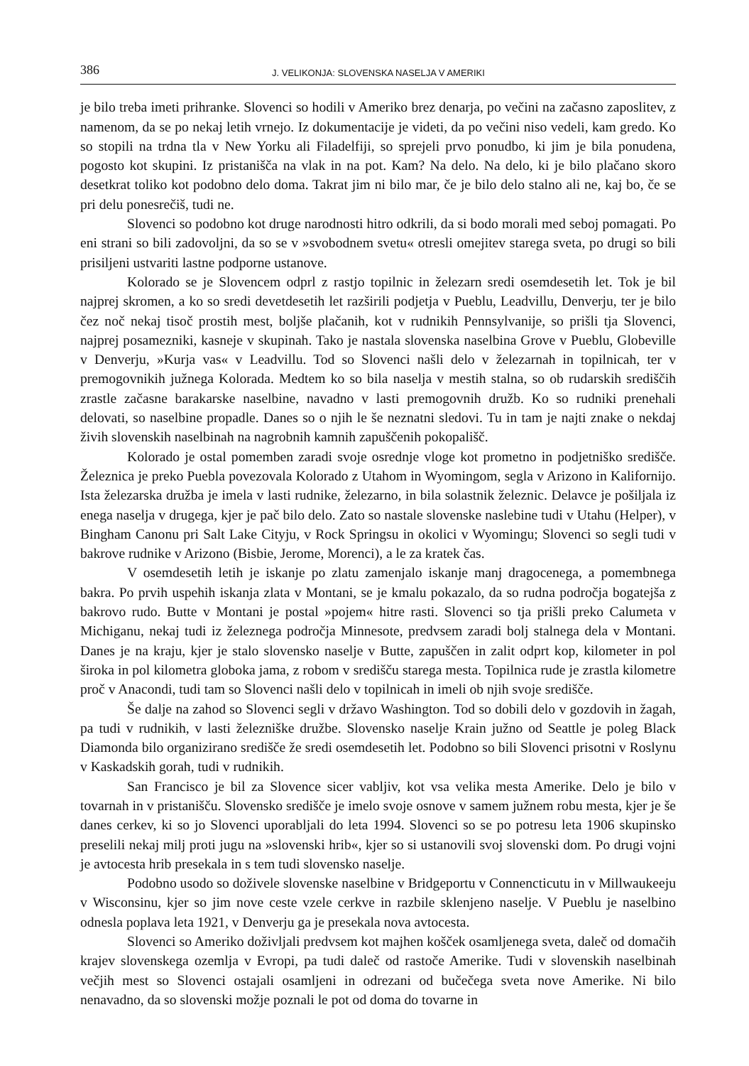386 J. VELIKONJA: SLOVENSKA NASELJA V AMERIKI
je bilo treba imeti prihranke. Slovenci so hodili v Ameriko brez denarja, po večini na začasno zaposlitev, z namenom, da se po nekaj letih vrnejo. Iz dokumentacije je videti, da po večini niso vedeli, kam gredo. Ko so stopili na trdna tla v New Yorku ali Filadelfiji, so sprejeli prvo ponudbo, ki jim je bila ponudena, pogosto kot skupini. Iz pristanišča na vlak in na pot. Kam? Na delo. Na delo, ki je bilo plačano skoro desetkrat toliko kot podobno delo doma. Takrat jim ni bilo mar, če je bilo delo stalno ali ne, kaj bo, če se pri delu ponesrečiš, tudi ne.
Slovenci so podobno kot druge narodnosti hitro odkrili, da si bodo morali med seboj pomagati. Po eni strani so bili zadovoljni, da so se v »svobodnem svetu« otresli omejitev starega sveta, po drugi so bili prisiljeni ustvariti lastne podporne ustanove.
Kolorado se je Slovencem odprl z rastjo topilnic in železarn sredi osemdesetih let. Tok je bil najprej skromen, a ko so sredi devetdesetih let razširili podjetja v Pueblu, Leadvillu, Denverju, ter je bilo čez noč nekaj tisoč prostih mest, boljše plačanih, kot v rudnikih Pennsylvanije, so prišli tja Slovenci, najprej posamezniki, kasneje v skupinah. Tako je nastala slovenska naselbina Grove v Pueblu, Globeville v Denverju, »Kurja vas« v Leadvillu. Tod so Slovenci našli delo v železarnah in topilnicah, ter v premogovnikih južnega Kolorada. Medtem ko so bila naselja v mestih stalna, so ob rudarskih središčih zrastle začasne barakarske naselbine, navadno v lasti premogovnih družb. Ko so rudniki prenehali delovati, so naselbine propadle. Danes so o njih le še neznatni sledovi. Tu in tam je najti znake o nekdaj živih slovenskih naselbinah na nagrobnih kamnih zapuščenih pokopališč.
Kolorado je ostal pomemben zaradi svoje osrednje vloge kot prometno in podjetniško središče. Železnica je preko Puebla povezovala Kolorado z Utahom in Wyomingom, segla v Arizono in Kalifornijo. Ista železarska družba je imela v lasti rudnike, železarno, in bila solastnik železnic. Delavce je pošiljala iz enega naselja v drugega, kjer je pač bilo delo. Zato so nastale slovenske naslebine tudi v Utahu (Helper), v Bingham Canonu pri Salt Lake Cityju, v Rock Springsu in okolici v Wyomingu; Slovenci so segli tudi v bakrove rudnike v Arizono (Bisbie, Jerome, Morenci), a le za kratek čas.
V osemdesetih letih je iskanje po zlatu zamenjalo iskanje manj dragocenega, a pomembnega bakra. Po prvih uspehih iskanja zlata v Montani, se je kmalu pokazalo, da so rudna področja bogatejša z bakrovo rudo. Butte v Montani je postal »pojem« hitre rasti. Slovenci so tja prišli preko Calumeta v Michiganu, nekaj tudi iz železnega področja Minnesote, predvsem zaradi bolj stalnega dela v Montani. Danes je na kraju, kjer je stalo slovensko naselje v Butte, zapuščen in zalit odprt kop, kilometer in pol široka in pol kilometra globoka jama, z robom v središču starega mesta. Topilnica rude je zrastla kilometre proč v Anacondi, tudi tam so Slovenci našli delo v topilnicah in imeli ob njih svoje središče.
Še dalje na zahod so Slovenci segli v državo Washington. Tod so dobili delo v gozdovih in žagah, pa tudi v rudnikih, v lasti železniške družbe. Slovensko naselje Krain južno od Seattle je poleg Black Diamonda bilo organizirano središče že sredi osemdesetih let. Podobno so bili Slovenci prisotni v Roslynu v Kaskadskih gorah, tudi v rudnikih.
San Francisco je bil za Slovence sicer vabljiv, kot vsa velika mesta Amerike. Delo je bilo v tovarnah in v pristanišču. Slovensko središče je imelo svoje osnove v samem južnem robu mesta, kjer je še danes cerkev, ki so jo Slovenci uporabljali do leta 1994. Slovenci so se po potresu leta 1906 skupinsko preselili nekaj milj proti jugu na »slovenski hrib«, kjer so si ustanovili svoj slovenski dom. Po drugi vojni je avtocesta hrib presekala in s tem tudi slovensko naselje.
Podobno usodo so doživele slovenske naselbine v Bridgeportu v Connencticutu in v Millwaukeeju v Wisconsinu, kjer so jim nove ceste vzele cerkve in razbile sklenjeno naselje. V Pueblu je naselbino odnesla poplava leta 1921, v Denverju ga je presekala nova avtocesta.
Slovenci so Ameriko doživljali predvsem kot majhen košček osamljenega sveta, daleč od domačih krajev slovenskega ozemlja v Evropi, pa tudi daleč od rastoče Amerike. Tudi v slovenskih naselbinah večjih mest so Slovenci ostajali osamljeni in odrezani od bučečega sveta nove Amerike. Ni bilo nenavadno, da so slovenski možje poznali le pot od doma do tovarne in